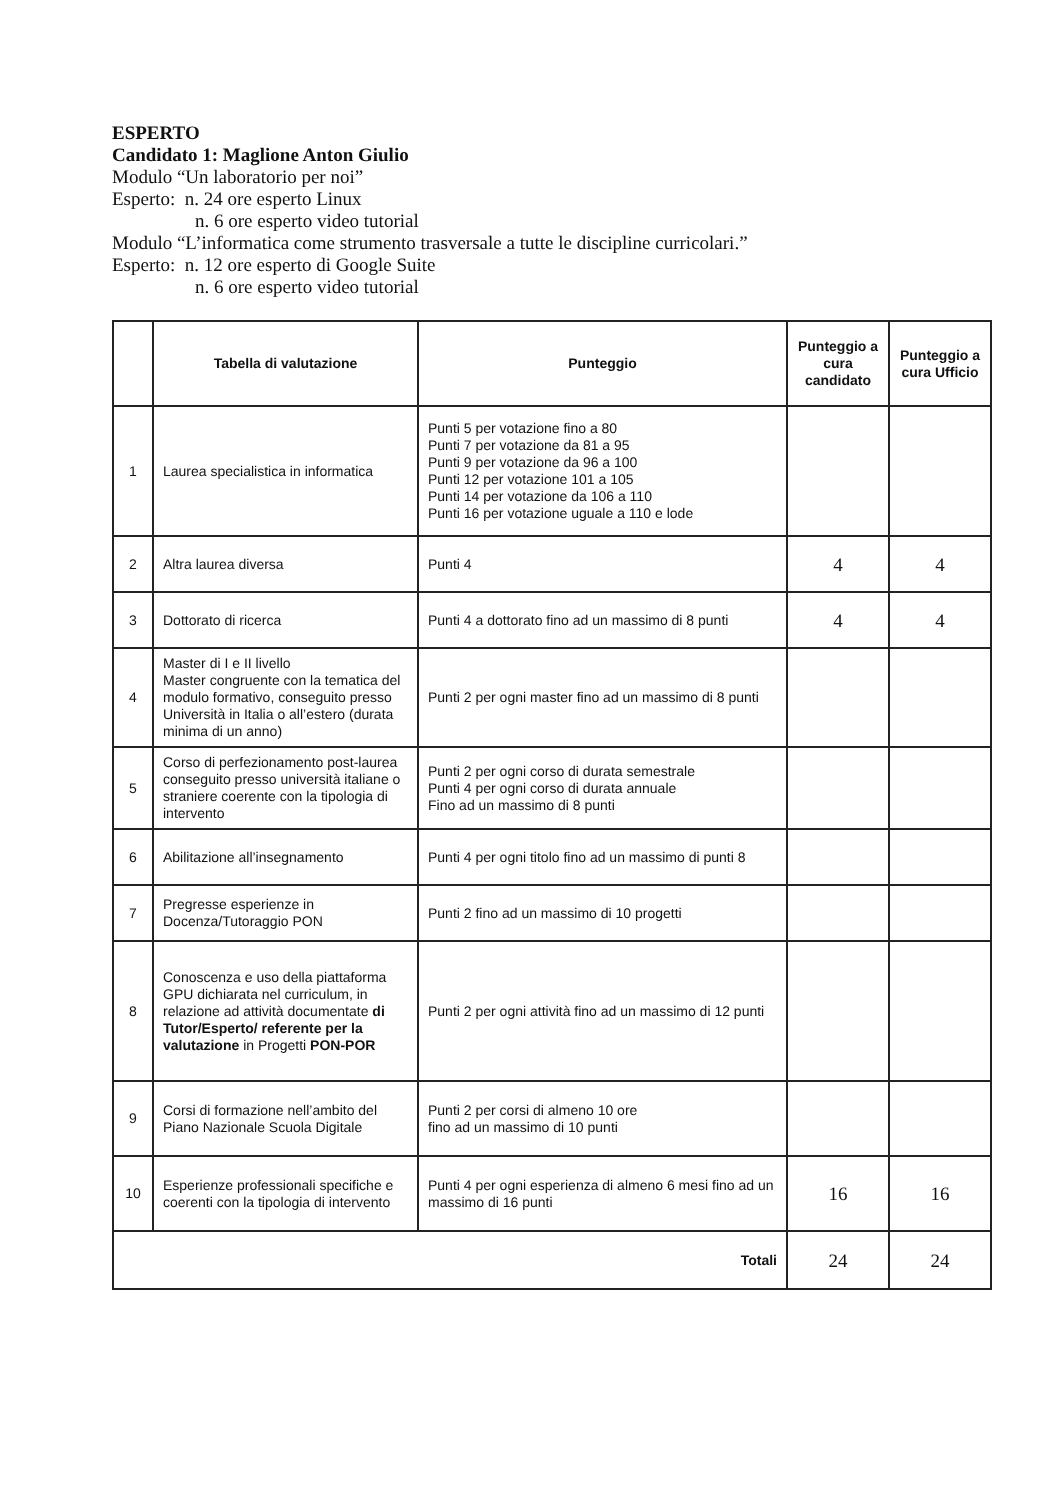ESPERTO
Candidato 1: Maglione Anton Giulio
Modulo “Un laboratorio per noi”
Esperto: n. 24 ore esperto Linux
n. 6 ore esperto video tutorial
Modulo “L’informatica come strumento trasversale a tutte le discipline curricolari.”
Esperto: n. 12 ore esperto di Google Suite
n. 6 ore esperto video tutorial
| | Tabella di valutazione | Punteggio | Punteggio a cura candidato | Punteggio a cura Ufficio |
| --- | --- | --- | --- | --- |
| 1 | Laurea specialistica in informatica | Punti 5 per votazione fino a 80 Punti 7 per votazione da 81 a 95 Punti 9 per votazione da 96 a 100 Punti 12 per votazione 101 a 105 Punti 14 per votazione da 106 a 110 Punti 16 per votazione uguale a 110 e lode | | |
| 2 | Altra laurea diversa | Punti 4 | 4 | 4 |
| 3 | Dottorato di ricerca | Punti 4 a dottorato fino ad un massimo di 8 punti | 4 | 4 |
| 4 | Master di I e II livello Master congruente con la tematica del modulo formativo, conseguito presso Università in Italia o all’estero (durata minima di un anno) | Punti 2 per ogni master fino ad un massimo di 8 punti | | |
| 5 | Corso di perfezionamento post-laurea conseguito presso università italiane o straniere coerente con la tipologia di intervento | Punti 2 per ogni corso di durata semestrale Punti 4 per ogni corso di durata annuale Fino ad un massimo di 8 punti | | |
| 6 | Abilitazione all’insegnamento | Punti 4 per ogni titolo fino ad un massimo di punti 8 | | |
| 7 | Pregresse esperienze in Docenza/Tutoraggio PON | Punti 2 fino ad un massimo di 10 progetti | | |
| 8 | Conoscenza e uso della piattaforma GPU dichiarata nel curriculum, in relazione ad attività documentate di Tutor/Esperto/ referente per la valutazione in Progetti PON-POR | Punti 2 per ogni attività fino ad un massimo di 12 punti | | |
| 9 | Corsi di formazione nell’ambito del Piano Nazionale Scuola Digitale | Punti 2 per corsi di almeno 10 ore fino ad un massimo di 10 punti | | |
| 10 | Esperienze professionali specifiche e coerenti con la tipologia di intervento | Punti 4 per ogni esperienza di almeno 6 mesi fino ad un massimo di 16 punti | 16 | 16 |
| Totali | | | 24 | 24 |